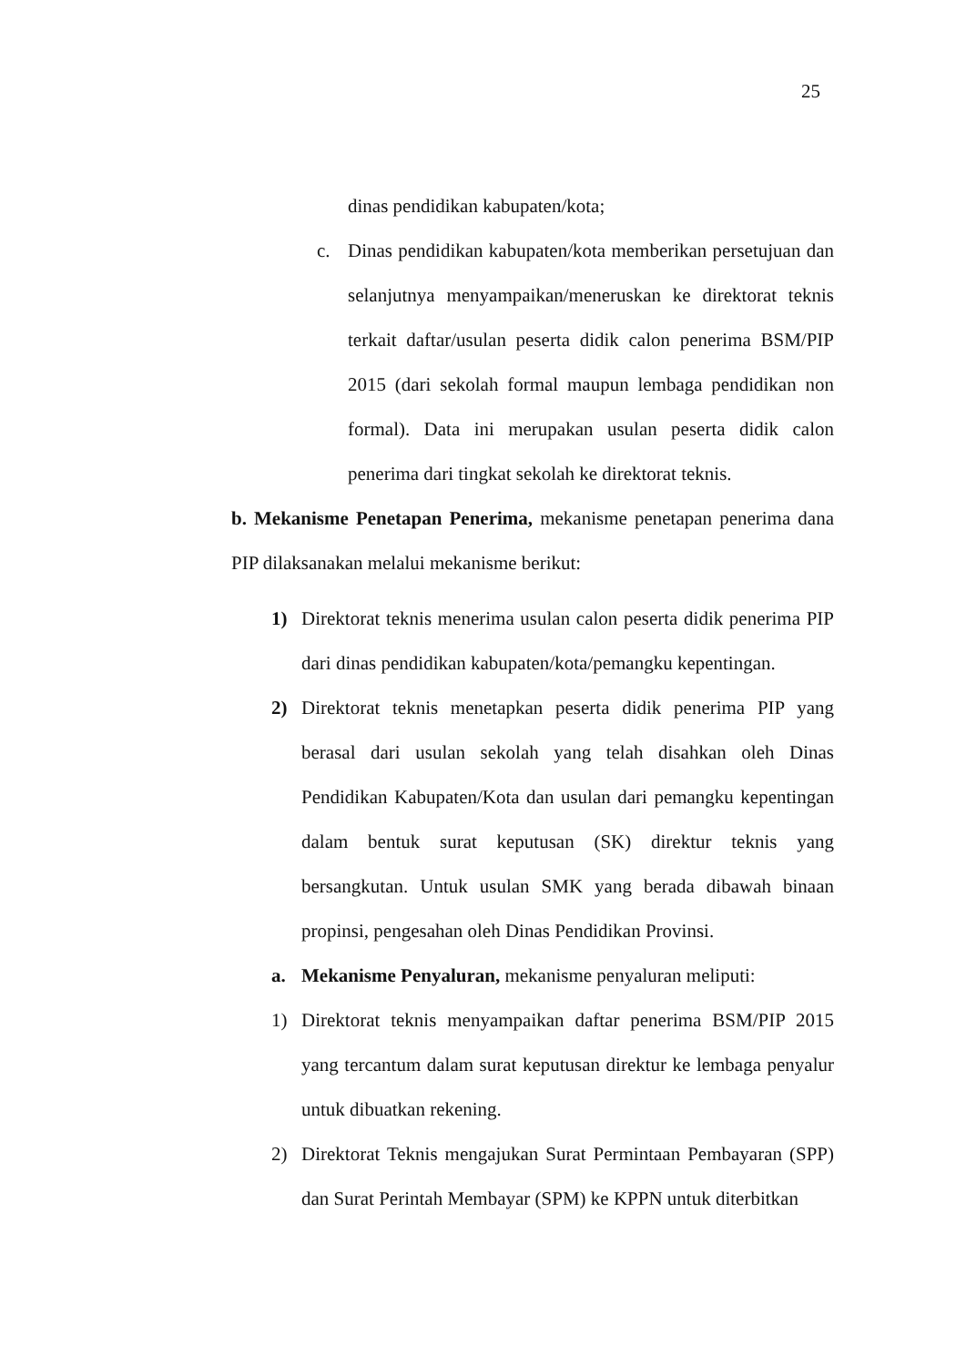25
dinas pendidikan kabupaten/kota;
c. Dinas pendidikan kabupaten/kota memberikan persetujuan dan selanjutnya menyampaikan/meneruskan ke direktorat teknis terkait daftar/usulan peserta didik calon penerima BSM/PIP 2015 (dari sekolah formal maupun lembaga pendidikan non formal). Data ini merupakan usulan peserta didik calon penerima dari tingkat sekolah ke direktorat teknis.
b. Mekanisme Penetapan Penerima, mekanisme penetapan penerima dana PIP dilaksanakan melalui mekanisme berikut:
1) Direktorat teknis menerima usulan calon peserta didik penerima PIP dari dinas pendidikan kabupaten/kota/pemangku kepentingan.
2) Direktorat teknis menetapkan peserta didik penerima PIP yang berasal dari usulan sekolah yang telah disahkan oleh Dinas Pendidikan Kabupaten/Kota dan usulan dari pemangku kepentingan dalam bentuk surat keputusan (SK) direktur teknis yang bersangkutan. Untuk usulan SMK yang berada dibawah binaan propinsi, pengesahan oleh Dinas Pendidikan Provinsi.
a. Mekanisme Penyaluran, mekanisme penyaluran meliputi:
1) Direktorat teknis menyampaikan daftar penerima BSM/PIP 2015 yang tercantum dalam surat keputusan direktur ke lembaga penyalur untuk dibuatkan rekening.
2) Direktorat Teknis mengajukan Surat Permintaan Pembayaran (SPP) dan Surat Perintah Membayar (SPM) ke KPPN untuk diterbitkan